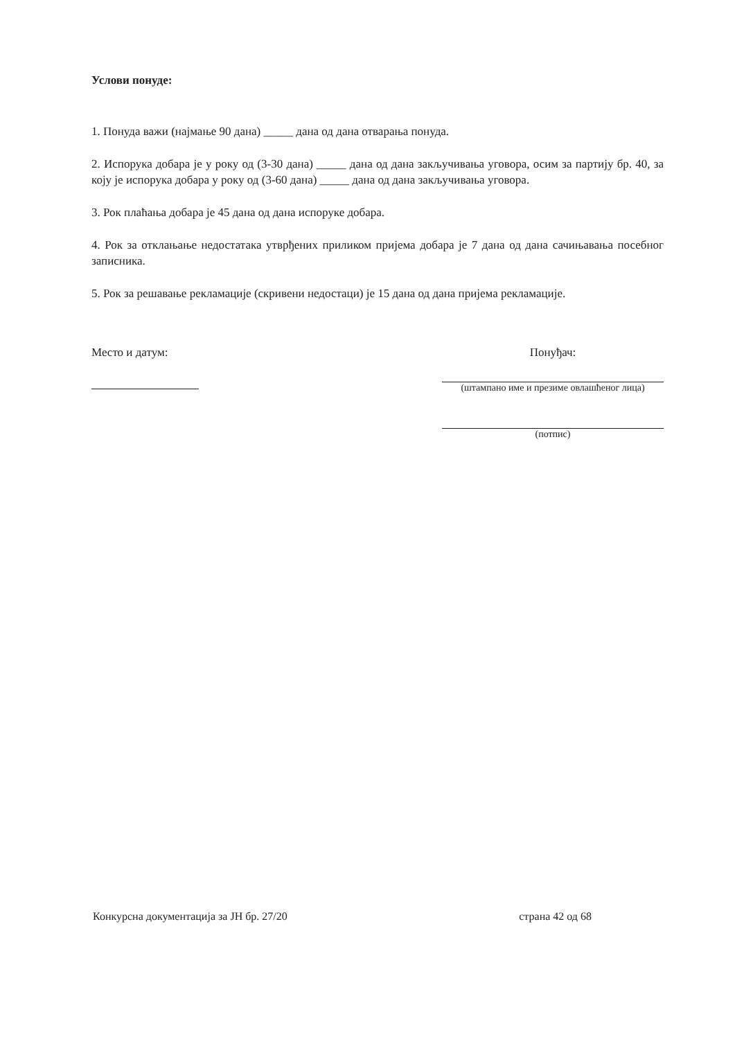Услови понуде:
1. Понуда важи (најмање 90 дана) _____ дана од дана отварања понуда.
2. Испорука добара је у року од (3-30 дана) _____ дана од дана закључивања уговора, осим за партију бр. 40, за коју је испорука добара у року од (3-60 дана) _____ дана од дана закључивања уговора.
3. Рок плаћања добара је 45 дана од дана испоруке добара.
4. Рок за отклањање недостатака утврђених приликом пријема добара је 7 дана од дана сачињавања посебног записника.
5. Рок за решавање рекламације (скривени недостаци) је 15 дана од дана пријема рекламације.
Место и датум: Понуђач:
(штампано име и презиме овлашћеног лица)
(потпис)
Конкурсна документација за ЈН бр. 27/20 страна 42 од 68